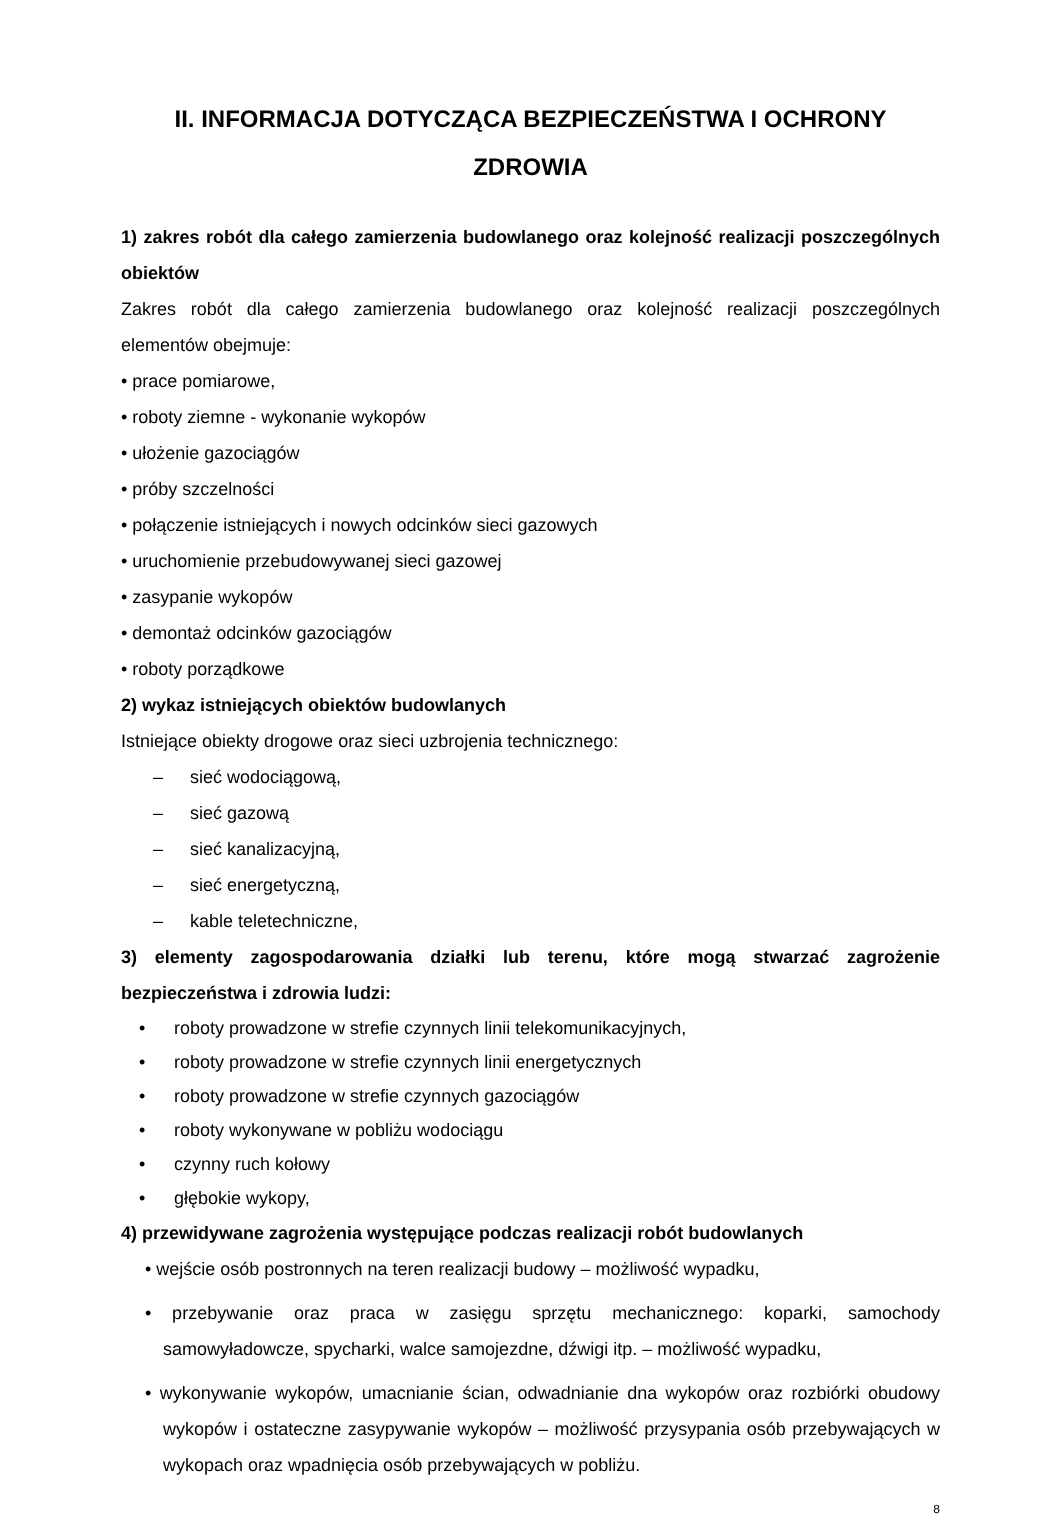II. INFORMACJA DOTYCZĄCA BEZPIECZEŃSTWA I OCHRONY ZDROWIA
1) zakres robót dla całego zamierzenia budowlanego oraz kolejność realizacji poszczególnych obiektów
Zakres robót dla całego zamierzenia budowlanego oraz kolejność realizacji poszczególnych elementów obejmuje:
• prace pomiarowe,
• roboty ziemne - wykonanie wykopów
• ułożenie gazociągów
• próby szczelności
• połączenie istniejących i nowych odcinków sieci gazowych
• uruchomienie przebudowywanej sieci gazowej
• zasypanie wykopów
• demontaż odcinków gazociągów
• roboty porządkowe
2) wykaz istniejących obiektów budowlanych
Istniejące obiekty drogowe oraz sieci uzbrojenia technicznego:
– sieć wodociągową,
– sieć gazową
– sieć kanalizacyjną,
– sieć energetyczną,
– kable teletechniczne,
3) elementy zagospodarowania działki lub terenu, które mogą stwarzać zagrożenie bezpieczeństwa i zdrowia ludzi:
• roboty prowadzone w strefie czynnych linii telekomunikacyjnych,
• roboty prowadzone w strefie czynnych linii energetycznych
• roboty prowadzone w strefie czynnych gazociągów
• roboty wykonywane w pobliżu wodociągu
• czynny ruch kołowy
• głębokie wykopy,
4) przewidywane zagrożenia występujące podczas realizacji robót budowlanych
• wejście osób postronnych na teren realizacji budowy – możliwość wypadku,
• przebywanie oraz praca w zasięgu sprzętu mechanicznego: koparki, samochody samowyładowcze, spycharki, walce samojezdne, dźwigi itp. – możliwość wypadku,
• wykonywanie wykopów, umacnianie ścian, odwadnianie dna wykopów oraz rozbiórki obudowy wykopów i ostateczne zasypywanie wykopów – możliwość przysypania osób przebywających w wykopach oraz wpadnięcia osób przebywających w pobliżu.
8